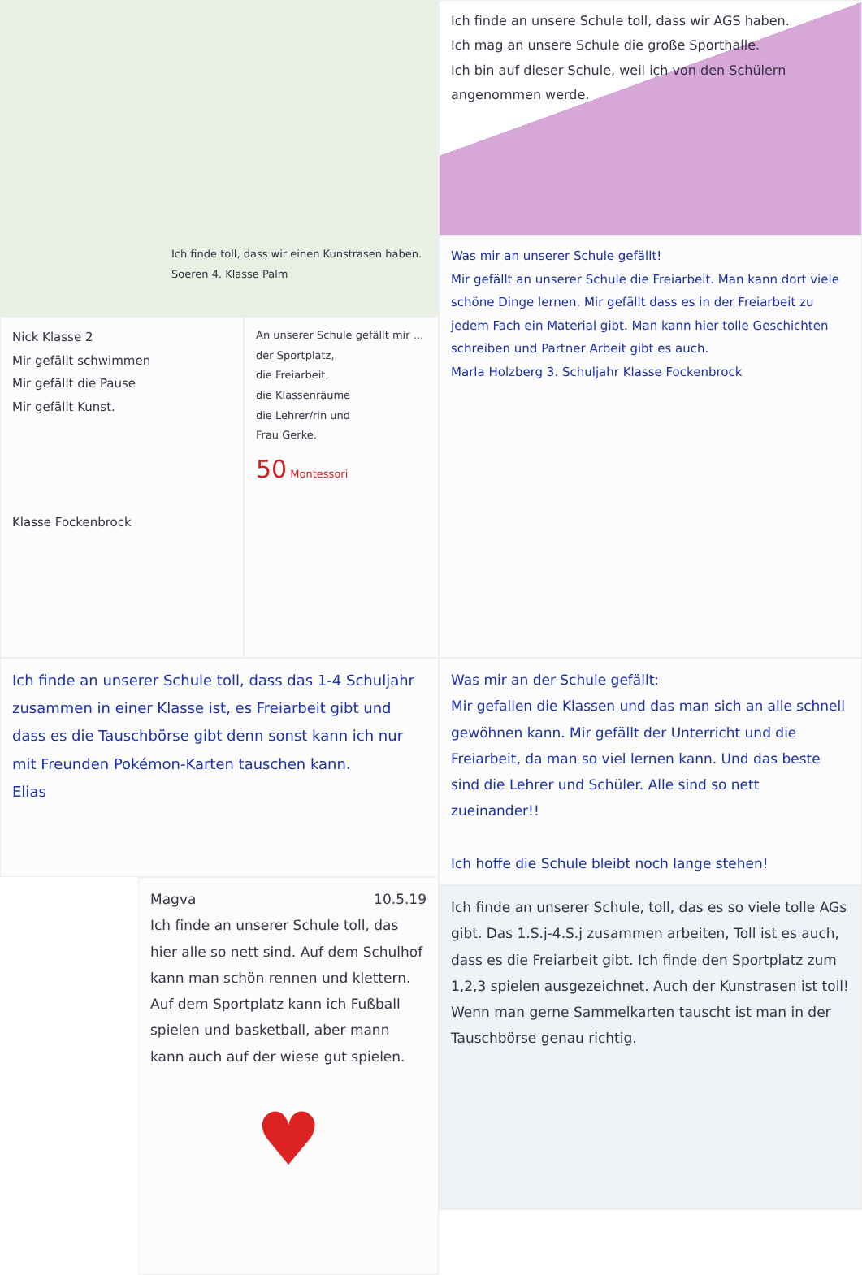Ich finde toll, dass wir einen Kunstrasen haben.
Soeren 4. Klasse Palm
Nick Klasse 2
Mir gefällt schwimmen
Mir gefällt die Pause
Mir gefällt Kunst.
Klasse Fockenbrock
An unserer Schule gefällt mir ...
der Sportplatz,
die Freiarbeit,
die Klassenräume
die Lehrer/rin und
Frau Gerke.
50 Montessori
Ich finde an unserer Schule toll, dass das 1-4 Schuljahr zusammen in einer Klasse ist, es Freiarbeit gibt und dass es die Tauschbörse gibt denn sonst kann ich nur mit Freunden Pokémon-Karten tauschen kann.
Elias
Magva 10.5.19
Ich finde an unserer Schule toll, das hier alle so nett sind. Auf dem Schulhof kann man schön rennen und klettern. Auf dem Sportplatz kann ich Fußball spielen und basketball, aber mann kann auch auf der wiese gut spielen.
♥
Ich finde an unsere Schule toll, dass wir AGS haben.
Ich mag an unsere Schule die große Sporthalle.
Ich bin auf dieser Schule, weil ich von den Schülern angenommen werde.
Was mir an unserer Schule gefällt!
Mir gefällt an unserer Schule die Freiarbeit. Man kann dort viele schöne Dinge lernen. Mir gefällt dass es in der Freiarbeit zu jedem Fach ein Material gibt. Man kann hier tolle Geschichten schreiben und Partner Arbeit gibt es auch.
Marla Holzberg 3. Schuljahr Klasse Fockenbrock
Was mir an der Schule gefällt:
Mir gefallen die Klassen und das man sich an alle schnell gewöhnen kann. Mir gefällt der Unterricht und die Freiarbeit, da man so viel lernen kann. Und das beste sind die Lehrer und Schüler. Alle sind so nett zueinander!!
Ich hoffe die Schule bleibt noch lange stehen!
Ich finde an unserer Schule, toll, das es so viele tolle AGs gibt. Das 1.S.j-4.S.j zusammen arbeiten, Toll ist es auch, dass es die Freiarbeit gibt. Ich finde den Sportplatz zum 1,2,3 spielen ausgezeichnet. Auch der Kunstrasen ist toll! Wenn man gerne Sammelkarten tauscht ist man in der Tauschbörse genau richtig.